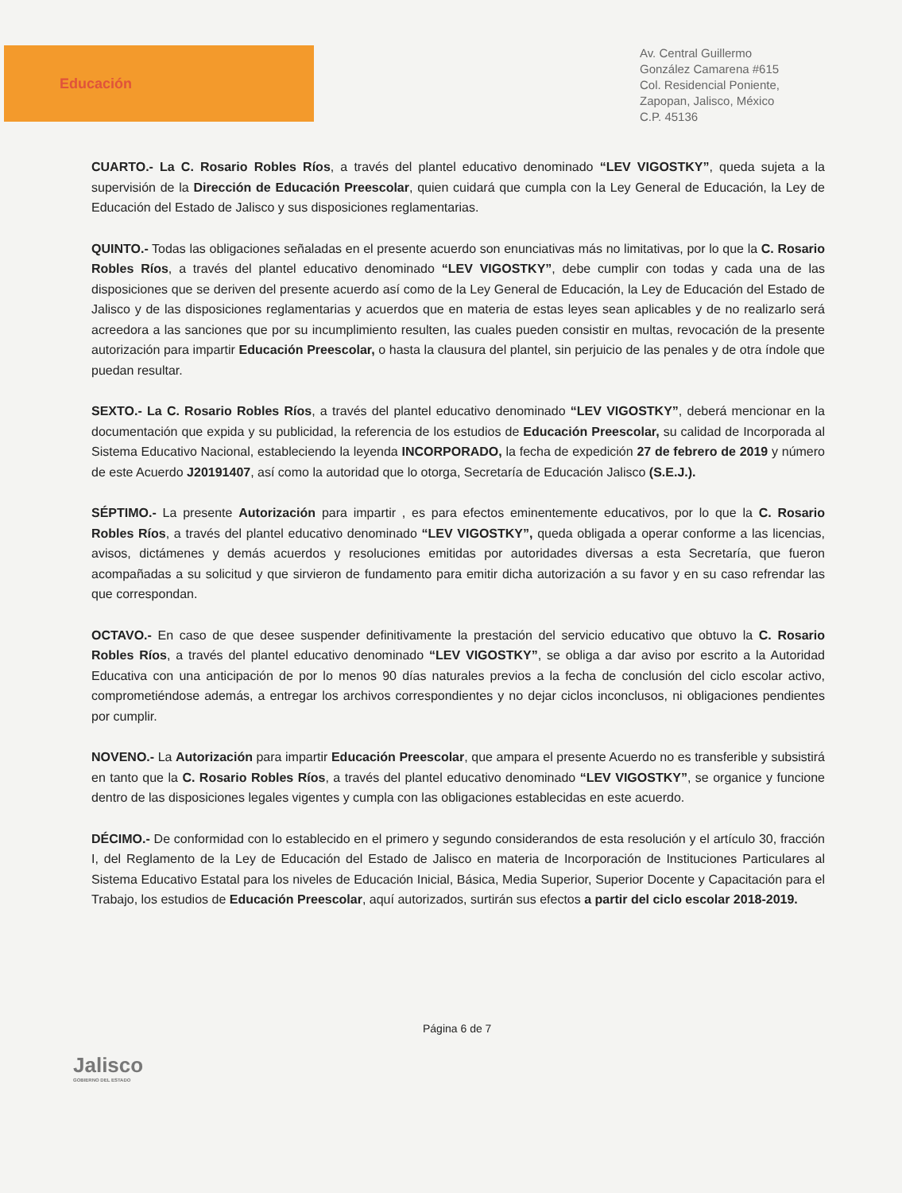Educación
Av. Central Guillermo
González Camarena #615
Col. Residencial Poniente,
Zapopan, Jalisco, México
C.P. 45136
CUARTO.- La C. Rosario Robles Ríos, a través del plantel educativo denominado “LEV VIGOSTKY”, queda sujeta a la supervisión de la Dirección de Educación Preescolar, quien cuidará que cumpla con la Ley General de Educación, la Ley de Educación del Estado de Jalisco y sus disposiciones reglamentarias.
QUINTO.- Todas las obligaciones señaladas en el presente acuerdo son enunciativas más no limitativas, por lo que la C. Rosario Robles Ríos, a través del plantel educativo denominado “LEV VIGOSTKY”, debe cumplir con todas y cada una de las disposiciones que se deriven del presente acuerdo así como de la Ley General de Educación, la Ley de Educación del Estado de Jalisco y de las disposiciones reglamentarias y acuerdos que en materia de estas leyes sean aplicables y de no realizarlo será acreedora a las sanciones que por su incumplimiento resulten, las cuales pueden consistir en multas, revocación de la presente autorización para impartir Educación Preescolar, o hasta la clausura del plantel, sin perjuicio de las penales y de otra índole que puedan resultar.
SEXTO.- La C. Rosario Robles Ríos, a través del plantel educativo denominado “LEV VIGOSTKY”, deberá mencionar en la documentación que expida y su publicidad, la referencia de los estudios de Educación Preescolar, su calidad de Incorporada al Sistema Educativo Nacional, estableciendo la leyenda INCORPORADO, la fecha de expedición 27 de febrero de 2019 y número de este Acuerdo J20191407, así como la autoridad que lo otorga, Secretaría de Educación Jalisco (S.E.J.).
SÉPTIMO.- La presente Autorización para impartir , es para efectos eminentemente educativos, por lo que la C. Rosario Robles Ríos, a través del plantel educativo denominado “LEV VIGOSTKY”, queda obligada a operar conforme a las licencias, avisos, dictámenes y demás acuerdos y resoluciones emitidas por autoridades diversas a esta Secretaría, que fueron acompañadas a su solicitud y que sirvieron de fundamento para emitir dicha autorización a su favor y en su caso refrendar las que correspondan.
OCTAVO.- En caso de que desee suspender definitivamente la prestación del servicio educativo que obtuvo la C. Rosario Robles Ríos, a través del plantel educativo denominado “LEV VIGOSTKY”, se obliga a dar aviso por escrito a la Autoridad Educativa con una anticipación de por lo menos 90 días naturales previos a la fecha de conclusión del ciclo escolar activo, comprometiéndose además, a entregar los archivos correspondientes y no dejar ciclos inconclusos, ni obligaciones pendientes por cumplir.
NOVENO.- La Autorización para impartir Educación Preescolar, que ampara el presente Acuerdo no es transferible y subsistirá en tanto que la C. Rosario Robles Ríos, a través del plantel educativo denominado “LEV VIGOSTKY”, se organice y funcione dentro de las disposiciones legales vigentes y cumpla con las obligaciones establecidas en este acuerdo.
DÉCIMO.- De conformidad con lo establecido en el primero y segundo considerandos de esta resolución y el artículo 30, fracción I, del Reglamento de la Ley de Educación del Estado de Jalisco en materia de Incorporación de Instituciones Particulares al Sistema Educativo Estatal para los niveles de Educación Inicial, Básica, Media Superior, Superior Docente y Capacitación para el Trabajo, los estudios de Educación Preescolar, aquí autorizados, surtirán sus efectos a partir del ciclo escolar 2018-2019.
Jalisco
GOBIERNO DEL ESTADO
Página 6 de 7